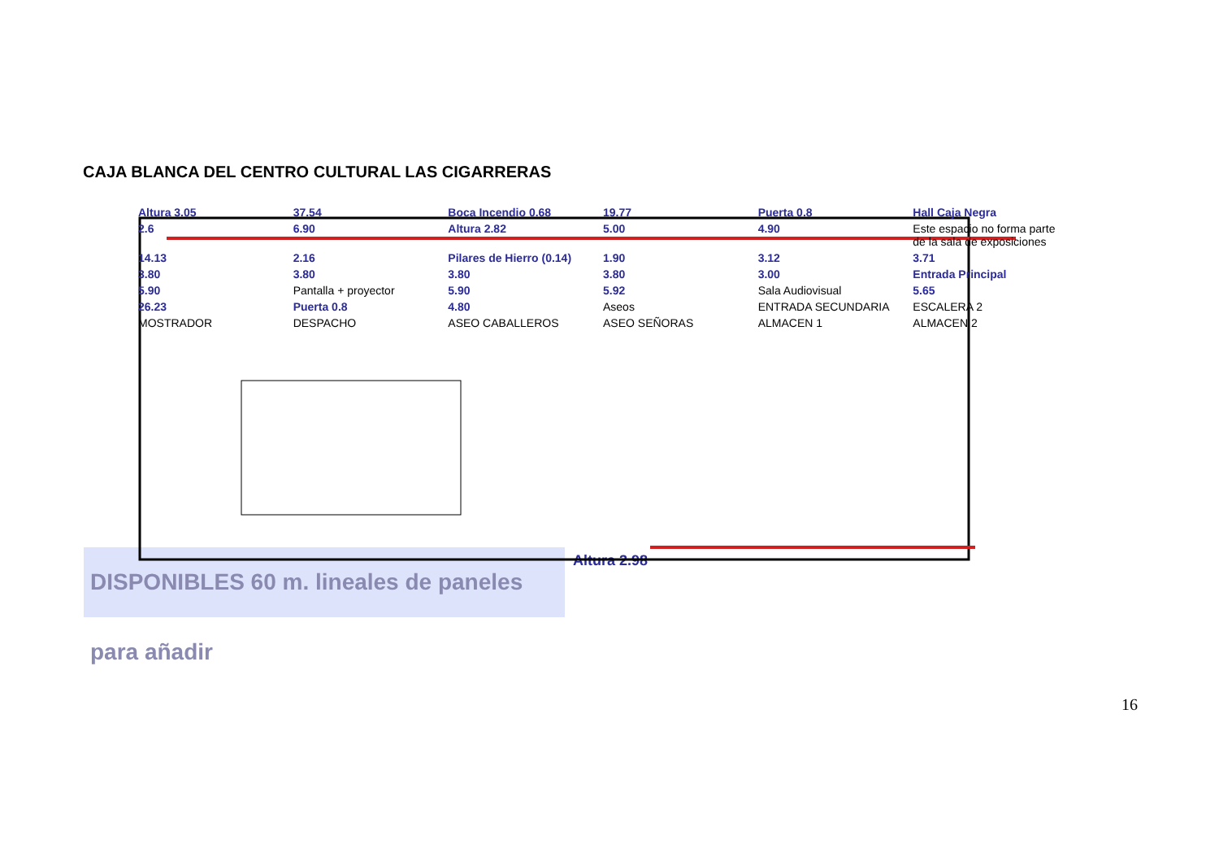CAJA BLANCA DEL CENTRO CULTURAL LAS CIGARRERAS
Altura 3.05
37.54
Boca Incendio 0.68
19.77
Puerta 0.8
Hall Caja Negra
2.6
6.90
Altura 2.82
5.00
4.90
Este espacio no forma parte de la sala de exposiciones
14.13
2.16
Pilares de Hierro (0.14)
1.90
3.12
3.71
3.80
3.80
3.80
3.80
3.00
Entrada Principal
5.90
Pantalla + proyector
5.90
5.92
Sala Audiovisual
5.65
26.23
Puerta 0.8
4.80
Aseos
ENTRADA SECUNDARIA
ESCALERA 2
MOSTRADOR
DESPACHO
ASEO CABALLEROS
ASEO SEÑORAS
ALMACEN 1
ALMACEN 2
DISPONIBLES 60 m. lineales de paneles para añadir
Altura 2.98
16